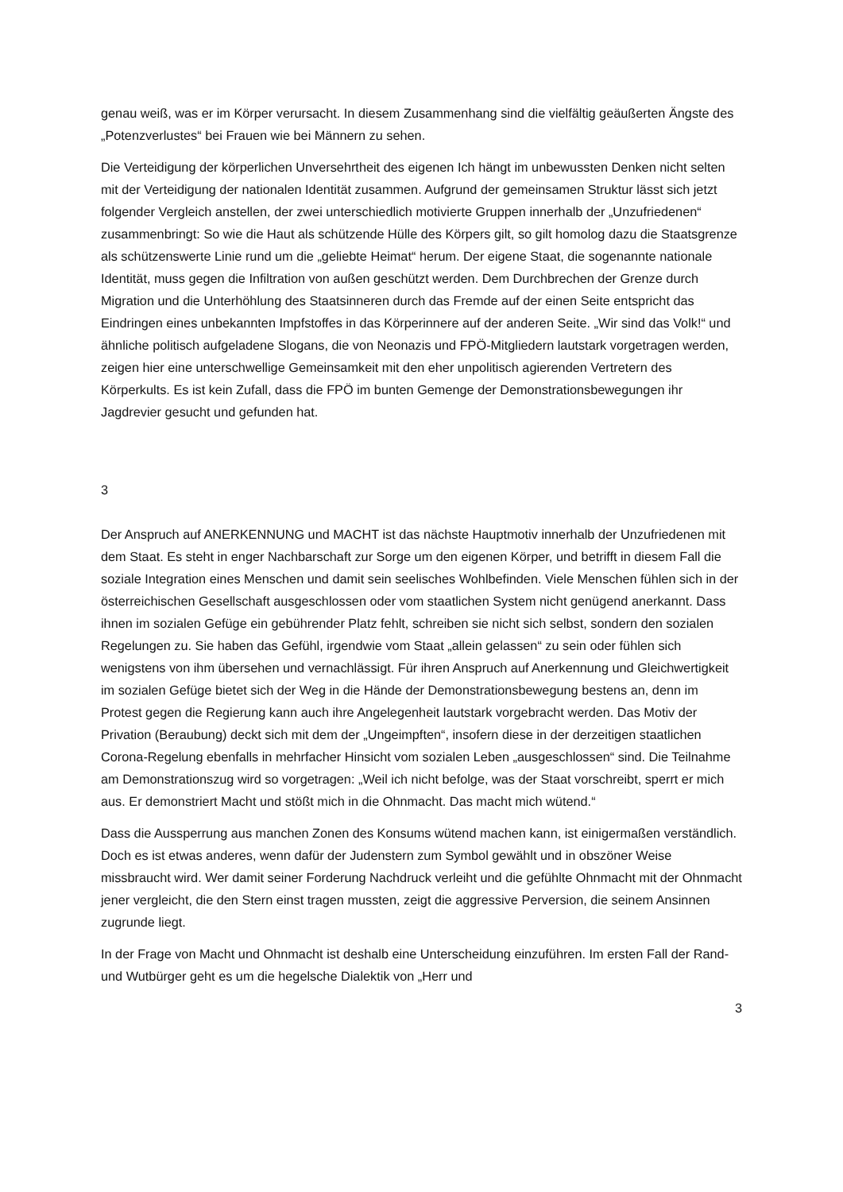genau weiß, was er im Körper verursacht. In diesem Zusammenhang sind die vielfältig geäußerten Ängste des „Potenzverlustes“ bei Frauen wie bei Männern zu sehen.
Die Verteidigung der körperlichen Unversehrtheit des eigenen Ich hängt im unbewussten Denken nicht selten mit der Verteidigung der nationalen Identität zusammen. Aufgrund der gemeinsamen Struktur lässt sich jetzt folgender Vergleich anstellen, der zwei unterschiedlich motivierte Gruppen innerhalb der „Unzufriedenen“ zusammenbringt: So wie die Haut als schützende Hülle des Körpers gilt, so gilt homolog dazu die Staatsgrenze als schützenswerte Linie rund um die „geliebte Heimat“ herum. Der eigene Staat, die sogenannte nationale Identität, muss gegen die Infiltration von außen geschützt werden. Dem Durchbrechen der Grenze durch Migration und die Unterhöhlung des Staatsinneren durch das Fremde auf der einen Seite entspricht das Eindringen eines unbekannten Impfstoffes in das Körperinnere auf der anderen Seite. „Wir sind das Volk!“ und ähnliche politisch aufgeladene Slogans, die von Neonazis und FPÖ-Mitgliedern lautstark vorgetragen werden, zeigen hier eine unterschwellige Gemeinsamkeit mit den eher unpolitisch agierenden Vertretern des Körperkults. Es ist kein Zufall, dass die FPÖ im bunten Gemenge der Demonstrationsbewegungen ihr Jagdrevier gesucht und gefunden hat.
3
Der Anspruch auf ANERKENNUNG und MACHT ist das nächste Hauptmotiv innerhalb der Unzufriedenen mit dem Staat. Es steht in enger Nachbarschaft zur Sorge um den eigenen Körper, und betrifft in diesem Fall die soziale Integration eines Menschen und damit sein seelisches Wohlbefinden. Viele Menschen fühlen sich in der österreichischen Gesellschaft ausgeschlossen oder vom staatlichen System nicht genügend anerkannt. Dass ihnen im sozialen Gefüge ein gebührender Platz fehlt, schreiben sie nicht sich selbst, sondern den sozialen Regelungen zu. Sie haben das Gefühl, irgendwie vom Staat „allein gelassen“ zu sein oder fühlen sich wenigstens von ihm übersehen und vernachlässigt. Für ihren Anspruch auf Anerkennung und Gleichwertigkeit im sozialen Gefüge bietet sich der Weg in die Hände der Demonstrationsbewegung bestens an, denn im Protest gegen die Regierung kann auch ihre Angelegenheit lautstark vorgebracht werden. Das Motiv der Privation (Beraubung) deckt sich mit dem der „Ungeimpften“, insofern diese in der derzeitigen staatlichen Corona-Regelung ebenfalls in mehrfacher Hinsicht vom sozialen Leben „ausgeschlossen“ sind. Die Teilnahme am Demonstrationszug wird so vorgetragen: „Weil ich nicht befolge, was der Staat vorschreibt, sperrt er mich aus. Er demonstriert Macht und stößt mich in die Ohnmacht. Das macht mich wütend.“
Dass die Aussperrung aus manchen Zonen des Konsums wütend machen kann, ist einigermaßen verständlich. Doch es ist etwas anderes, wenn dafür der Judenstern zum Symbol gewählt und in obszöner Weise missbraucht wird. Wer damit seiner Forderung Nachdruck verleiht und die gefühlte Ohnmacht mit der Ohnmacht jener vergleicht, die den Stern einst tragen mussten, zeigt die aggressive Perversion, die seinem Ansinnen zugrunde liegt.
In der Frage von Macht und Ohnmacht ist deshalb eine Unterscheidung einzuführen. Im ersten Fall der Rand- und Wutbürger geht es um die hegelsche Dialektik von „Herr und
3